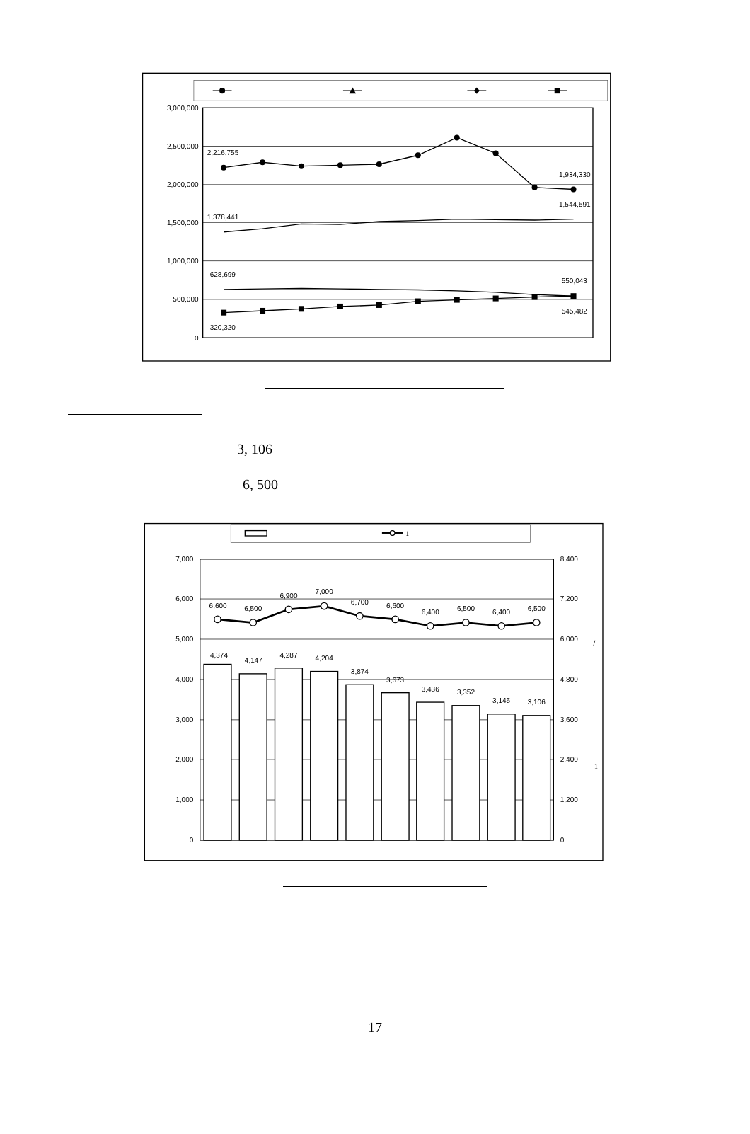3,000,000
2,500,000
2,000,000
1,500,000
1,000,000
500,000
0
2,216,755
1,934,330
1,544,591
1,378,441
628,699
550,043
545,482
320,320
3, 106
6, 500
1
7,000
6,000
5,000
4,000
3,000
2,000
1,000
0
8,400
7,200
6,000
4,800
3,600
2,400
1,200
0
/
1
6,600
6,500
6,900
7,000
6,700
6,600
6,400
6,500
6,400
6,500
4,374
4,147
4,287
4,204
3,874
3,673
3,436
3,352
3,145
3,106
17